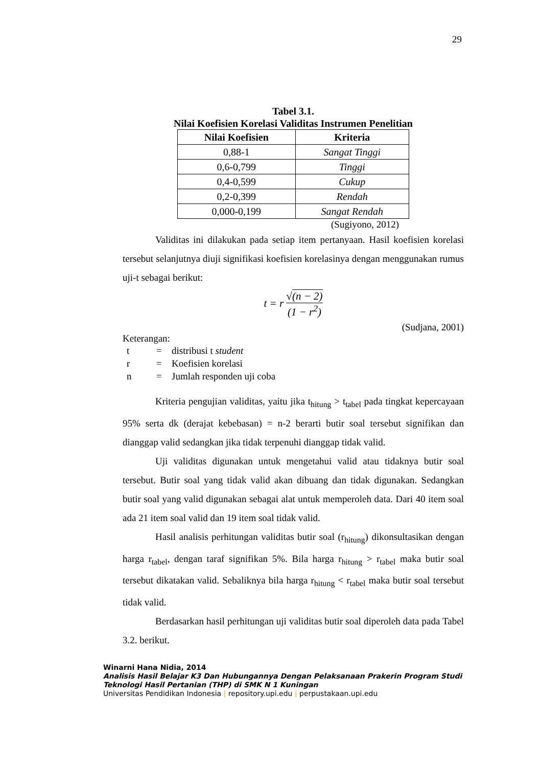29
Tabel 3.1.
Nilai Koefisien Korelasi Validitas Instrumen Penelitian
| Nilai Koefisien | Kriteria |
| --- | --- |
| 0,88-1 | Sangat Tinggi |
| 0,6-0,799 | Tinggi |
| 0,4-0,599 | Cukup |
| 0,2-0,399 | Rendah |
| 0,000-0,199 | Sangat Rendah |
(Sugiyono, 2012)
Validitas ini dilakukan pada setiap item pertanyaan. Hasil koefisien korelasi tersebut selanjutnya diuji signifikasi koefisien korelasinya dengan menggunakan rumus uji-t sebagai berikut:
t = r √(n − 2) (1 − r<sup>2</sup>)
(Sudjana, 2001)
Keterangan:
| t | = | distribusi t student |
| r | = | Koefisien korelasi |
| n | = | Jumlah responden uji coba |
Kriteria pengujian validitas, yaitu jika t<sub>hitung</sub> > t<sub>tabel</sub> pada tingkat kepercayaan 95% serta dk (derajat kebebasan) = n-2 berarti butir soal tersebut signifikan dan dianggap valid sedangkan jika tidak terpenuhi dianggap tidak valid.
Uji validitas digunakan untuk mengetahui valid atau tidaknya butir soal tersebut. Butir soal yang tidak valid akan dibuang dan tidak digunakan. Sedangkan butir soal yang valid digunakan sebagai alat untuk memperoleh data. Dari 40 item soal ada 21 item soal valid dan 19 item soal tidak valid.
Hasil analisis perhitungan validitas butir soal (r<sub>hitung</sub>) dikonsultasikan dengan harga r<sub>tabel</sub>, dengan taraf signifikan 5%. Bila harga r<sub>hitung</sub> > r<sub>tabel</sub> maka butir soal tersebut dikatakan valid. Sebaliknya bila harga r<sub>hitung</sub> < r<sub>tabel</sub> maka butir soal tersebut tidak valid.
Berdasarkan hasil perhitungan uji validitas butir soal diperoleh data pada Tabel 3.2. berikut.
Winarni Hana Nidia, 2014
Analisis Hasil Belajar K3 Dan Hubungannya Dengan Pelaksanaan Prakerin Program Studi
Teknologi Hasil Pertanian (THP) di SMK N 1 Kuningan
Universitas Pendidikan Indonesia | repository.upi.edu | perpustakaan.upi.edu